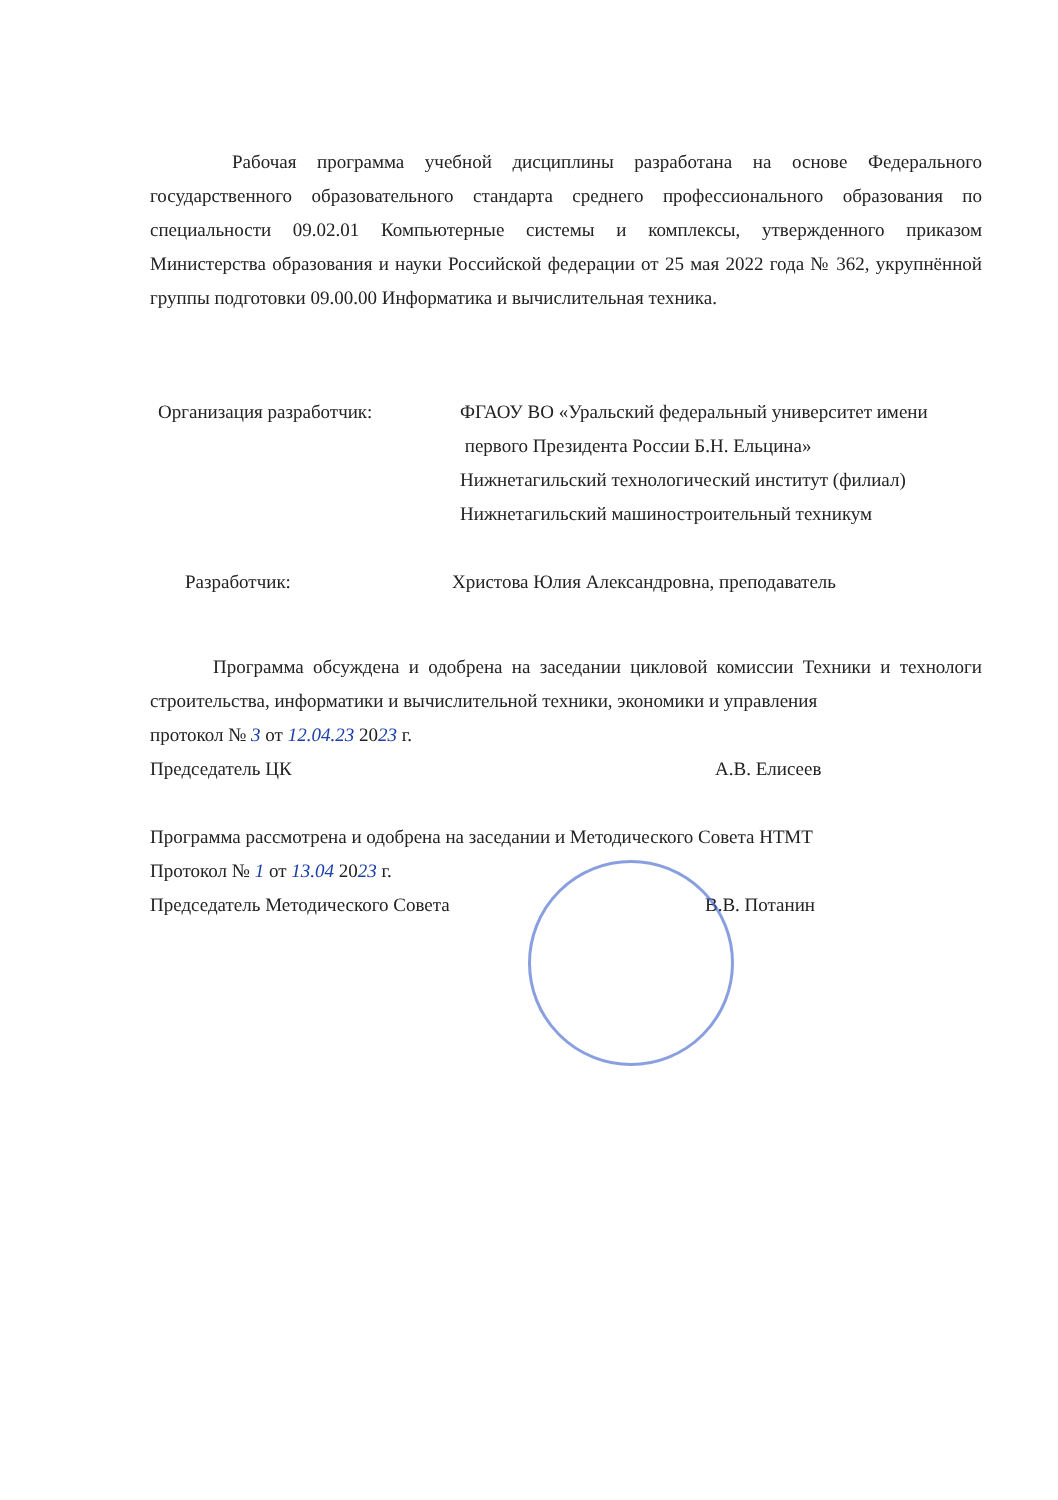Рабочая программа учебной дисциплины разработана на основе Федерального государственного образовательного стандарта среднего профессионального образования по специальности 09.02.01 Компьютерные системы и комплексы, утвержденного приказом Министерства образования и науки Российской федерации от 25 мая 2022 года № 362, укрупнённой группы подготовки 09.00.00 Информатика и вычислительная техника.
Организация разработчик: ФГАОУ ВО «Уральский федеральный университет имени
первого Президента России Б.Н. Ельцина»
Нижнетагильский технологический институт (филиал)
Нижнетагильский машиностроительный техникум
Разработчик: Христова Юлия Александровна, преподаватель
Программа обсуждена и одобрена на заседании цикловой комиссии Техники и технологи строительства, информатики и вычислительной техники, экономики и управления
протокол № 3 от 12.04.23 2023 г.
Председатель ЦК А.В. Елисеев
Программа рассмотрена и одобрена на заседании и Методического Совета НТМТ
Протокол № 1 от 13.04 2023 г.
Председатель Методического Совета В.В. Потанин